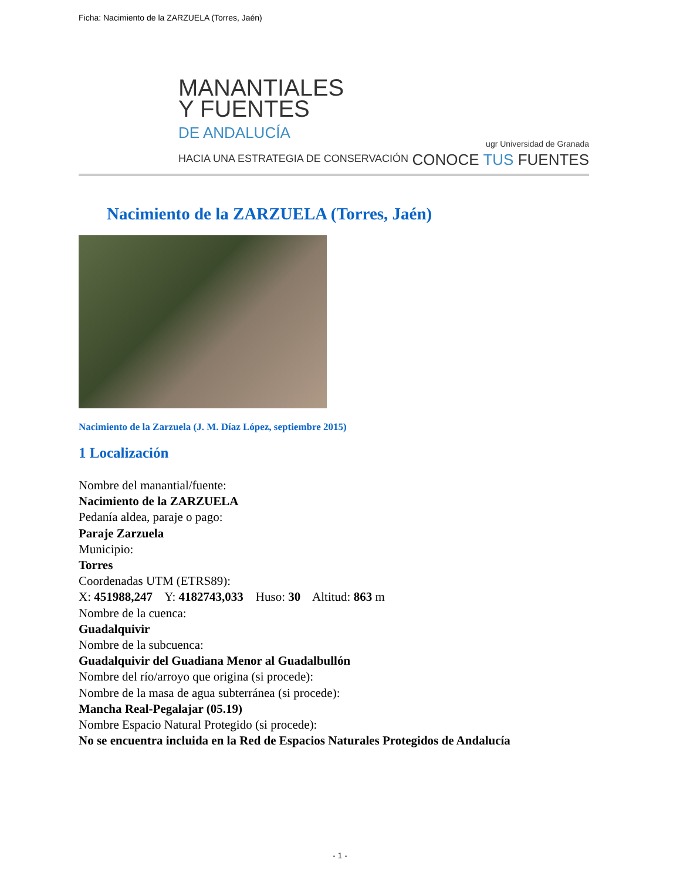Ficha: Nacimiento de la ZARZUELA (Torres, Jaén)
MANANTIALES
Y FUENTES
DE ANDALUCÍA
HACIA UNA ESTRATEGIA DE CONSERVACIÓN
ugr Universidad de Granada
CONOCE TUS FUENTES
Nacimiento de la ZARZUELA (Torres, Jaén)
Nacimiento de la Zarzuela (J. M. Díaz López, septiembre 2015)
1 Localización
Nombre del manantial/fuente:
Nacimiento de la ZARZUELA
Pedanía aldea, paraje o pago:
Paraje Zarzuela
Municipio:
Torres
Coordenadas UTM (ETRS89):
X: 451988,247 Y: 4182743,033 Huso: 30 Altitud: 863 m
Nombre de la cuenca:
Guadalquivir
Nombre de la subcuenca:
Guadalquivir del Guadiana Menor al Guadalbullón
Nombre del río/arroyo que origina (si procede):
Nombre de la masa de agua subterránea (si procede):
Mancha Real-Pegalajar (05.19)
Nombre Espacio Natural Protegido (si procede):
No se encuentra incluida en la Red de Espacios Naturales Protegidos de Andalucía
- 1 -